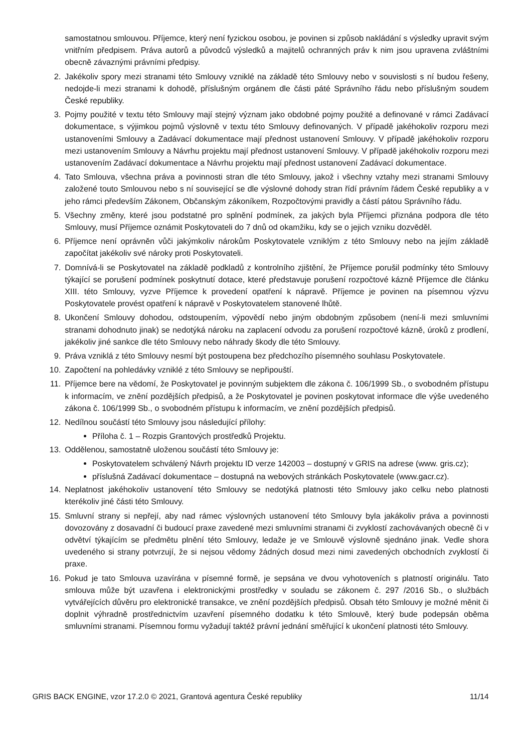samostatnou smlouvou. Příjemce, který není fyzickou osobou, je povinen si způsob nakládání s výsledky upravit svým vnitřním předpisem. Práva autorů a původců výsledků a majitelů ochranných práv k nim jsou upravena zvláštními obecně závaznými právními předpisy.
2. Jakékoliv spory mezi stranami této Smlouvy vzniklé na základě této Smlouvy nebo v souvislosti s ní budou řešeny, nedojde-li mezi stranami k dohodě, příslušným orgánem dle části páté Správního řádu nebo příslušným soudem České republiky.
3. Pojmy použité v textu této Smlouvy mají stejný význam jako obdobné pojmy použité a definované v rámci Zadávací dokumentace, s výjimkou pojmů výslovně v textu této Smlouvy definovaných. V případě jakéhokoliv rozporu mezi ustanoveními Smlouvy a Zadávací dokumentace mají přednost ustanovení Smlouvy. V případě jakéhokoliv rozporu mezi ustanovením Smlouvy a Návrhu projektu mají přednost ustanovení Smlouvy. V případě jakéhokoliv rozporu mezi ustanovením Zadávací dokumentace a Návrhu projektu mají přednost ustanovení Zadávací dokumentace.
4. Tato Smlouva, všechna práva a povinnosti stran dle této Smlouvy, jakož i všechny vztahy mezi stranami Smlouvy založené touto Smlouvou nebo s ní související se dle výslovné dohody stran řídí právním řádem České republiky a v jeho rámci především Zákonem, Občanským zákoníkem, Rozpočtovými pravidly a částí pátou Správního řádu.
5. Všechny změny, které jsou podstatné pro splnění podmínek, za jakých byla Příjemci přiznána podpora dle této Smlouvy, musí Příjemce oznámit Poskytovateli do 7 dnů od okamžiku, kdy se o jejich vzniku dozvěděl.
6. Příjemce není oprávněn vůči jakýmkoliv nárokům Poskytovatele vzniklým z této Smlouvy nebo na jejím základě započítat jakékoliv své nároky proti Poskytovateli.
7. Domnívá-li se Poskytovatel na základě podkladů z kontrolního zjištění, že Příjemce porušil podmínky této Smlouvy týkající se porušení podmínek poskytnutí dotace, které představuje porušení rozpočtové kázně Příjemce dle článku XIII. této Smlouvy, vyzve Příjemce k provedení opatření k nápravě. Příjemce je povinen na písemnou výzvu Poskytovatele provést opatření k nápravě v Poskytovatelem stanovené lhůtě.
8. Ukončení Smlouvy dohodou, odstoupením, výpovědí nebo jiným obdobným způsobem (není-li mezi smluvními stranami dohodnuto jinak) se nedotýká nároku na zaplacení odvodu za porušení rozpočtové kázně, úroků z prodlení, jakékoliv jiné sankce dle této Smlouvy nebo náhrady škody dle této Smlouvy.
9. Práva vzniklá z této Smlouvy nesmí být postoupena bez předchozího písemného souhlasu Poskytovatele.
10. Započtení na pohledávky vzniklé z této Smlouvy se nepřipouští.
11. Příjemce bere na vědomí, že Poskytovatel je povinným subjektem dle zákona č. 106/1999 Sb., o svobodném přístupu k informacím, ve znění pozdějších předpisů, a že Poskytovatel je povinen poskytovat informace dle výše uvedeného zákona č. 106/1999 Sb., o svobodném přístupu k informacím, ve znění pozdějších předpisů.
12. Nedílnou součástí této Smlouvy jsou následující přílohy:
Příloha č. 1 – Rozpis Grantových prostředků Projektu.
13. Oddělenou, samostatně uloženou součástí této Smlouvy je:
Poskytovatelem schválený Návrh projektu ID verze 142003 – dostupný v GRIS na adrese (www. gris.cz);
příslušná Zadávací dokumentace – dostupná na webových stránkách Poskytovatele (www.gacr.cz).
14. Neplatnost jakéhokoliv ustanovení této Smlouvy se nedotýká platnosti této Smlouvy jako celku nebo platnosti kterékoliv jiné části této Smlouvy.
15. Smluvní strany si nepřejí, aby nad rámec výslovných ustanovení této Smlouvy byla jakákoliv práva a povinnosti dovozovány z dosavadní či budoucí praxe zavedené mezi smluvními stranami či zvyklostí zachovávaných obecně či v odvětví týkajícím se předmětu plnění této Smlouvy, ledaže je ve Smlouvě výslovně sjednáno jinak. Vedle shora uvedeného si strany potvrzují, že si nejsou vědomy žádných dosud mezi nimi zavedených obchodních zvyklostí či praxe.
16. Pokud je tato Smlouva uzavírána v písemné formě, je sepsána ve dvou vyhotoveních s platností originálu. Tato smlouva může být uzavřena i elektronickými prostředky v souladu se zákonem č. 297 /2016 Sb., o službách vytvářejících důvěru pro elektronické transakce, ve znění pozdějších předpisů. Obsah této Smlouvy je možné měnit či doplnit výhradně prostřednictvím uzavření písemného dodatku k této Smlouvě, který bude podepsán oběma smluvními stranami. Písemnou formu vyžadují taktéž právní jednání směřující k ukončení platnosti této Smlouvy.
GRIS BACK ENGINE, vzor 17.2.0 © 2021, Grantová agentura České republiky 11/14